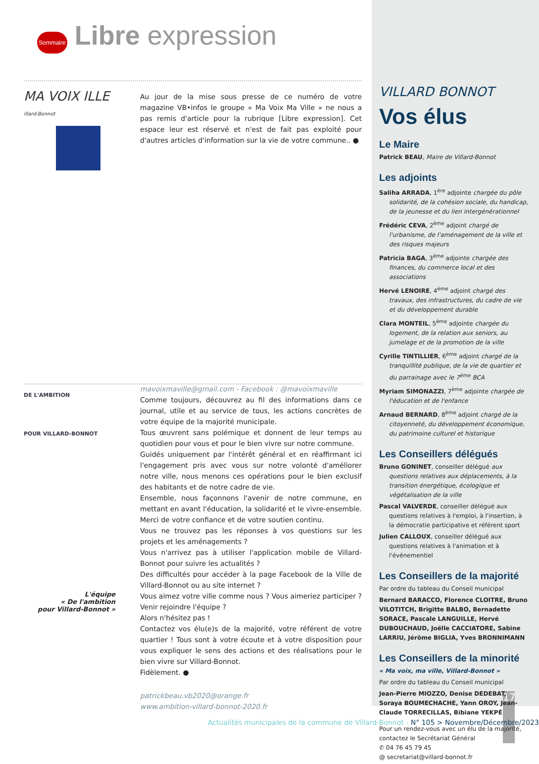Sommaire Libre expression
MA VOIX ILLE
illard-Bonnot
Au jour de la mise sous presse de ce numéro de votre magazine VB•infos le groupe « Ma Voix Ma Ville » ne nous a pas remis d'article pour la rubrique [Libre expression]. Cet espace leur est réservé et n'est de fait pas exploité pour d'autres articles d'information sur la vie de votre commune.. ●
mavoixmaville@gmail.com - Facebook : @mavoixmaville
DE L'AMBITION
POUR VILLARD-BONNOT
L'équipe
« De l'ambition
pour Villard-Bonnot »
Comme toujours, découvrez au fil des informations dans ce journal, utile et au service de tous, les actions concrètes de votre équipe de la majorité municipale.
Tous œuvrent sans polémique et donnent de leur temps au quotidien pour vous et pour le bien vivre sur notre commune.
Guidés uniquement par l'intérêt général et en réaffirmant ici l'engagement pris avec vous sur notre volonté d'améliorer notre ville, nous menons ces opérations pour le bien exclusif des habitants et de notre cadre de vie.
Ensemble, nous façonnons l'avenir de notre commune, en mettant en avant l'éducation, la solidarité et le vivre-ensemble. Merci de votre confiance et de votre soutien continu.
Vous ne trouvez pas les réponses à vos questions sur les projets et les aménagements ?
Vous n'arrivez pas à utiliser l'application mobile de Villard-Bonnot pour suivre les actualités ?
Des difficultés pour accéder à la page Facebook de la Ville de Villard-Bonnot ou au site internet ?
Vous aimez votre ville comme nous ? Vous aimeriez participer ? Venir rejoindre l'équipe ?
Alors n'hésitez pas !
Contactez vos élu(e)s de la majorité, votre référent de votre quartier ! Tous sont à votre écoute et à votre disposition pour vous expliquer le sens des actions et des réalisations pour le bien vivre sur Villard-Bonnot.
Fidèlement. ●
patrickbeau.vb2020@orange.fr
www.ambition-villard-bonnot-2020.fr
VILLARD BONNOT
Vos élus
Le Maire
Patrick BEAU, Maire de Villard-Bonnot
Les adjoints
Saliha ARRADA, 1<sup>ère</sup> adjointe chargée du pôle solidarité, de la cohésion sociale, du handicap, de la jeunesse et du lien intergénérationnel
Frédéric CEVA, 2<sup>ème</sup> adjoint chargé de l'urbanisme, de l'aménagement de la ville et des risques majeurs
Patricia BAGA, 3<sup>ème</sup> adjointe chargée des finances, du commerce local et des associations
Hervé LENOIRE, 4<sup>ème</sup> adjoint chargé des travaux, des infrastructures, du cadre de vie et du développement durable
Clara MONTEIL, 5<sup>ème</sup> adjointe chargée du logement, de la relation aux seniors, au jumelage et de la promotion de la ville
Cyrille TINTILLIER, 6<sup>ème</sup> adjoint chargé de la tranquillité publique, de la vie de quartier et du parrainage avec le 7<sup>ème</sup> BCA
Myriam SIMONAZZI, 7<sup>ème</sup> adjointe chargée de l'éducation et de l'enfance
Arnaud BERNARD, 8<sup>ème</sup> adjoint chargé de la citoyenneté, du développement économique, du patrimoine culturel et historique
Les Conseillers délégués
Bruno GONINET, conseiller délégué aux questions relatives aux déplacements, à la transition énergétique, écologique et végétalisation de la ville
Pascal VALVERDE, conseiller délégué aux questions relatives à l'emploi, à l'insertion, à la démocratie participative et référent sport
Julien CALLOUX, conseiller délégué aux questions relatives à l'animation et à l'événementiel
Les Conseillers de la majorité
Par ordre du tableau du Conseil municipal
Bernard BARACCO, Florence CLOITRE, Bruno VILOTITCH, Brigitte BALBO, Bernadette SORACE, Pascale LANGUILLE, Hervé DUBOUCHAUD, Joëlle CACCIATORE, Sabine LARRIU, Jérôme BIGLIA, Yves BRONNIMANN
Les Conseillers de la minorité
« Ma voix, ma ville, Villard-Bonnot »
Par ordre du tableau du Conseil municipal
Jean-Pierre MIOZZO, Denise DEDEBAT, Soraya BOUMECHACHE, Yann OROY, Jean-Claude TORRECILLAS, Bibiane YEKPÉ
Pour un rendez-vous avec un élu de la majorité, contactez le Secrétariat Général
✆ 04 76 45 79 45
@ secretariat@villard-bonnot.fr
17
Actualités municipales de la commune de Villard-Bonnot - N° 105 > Novembre/Décembre/2023